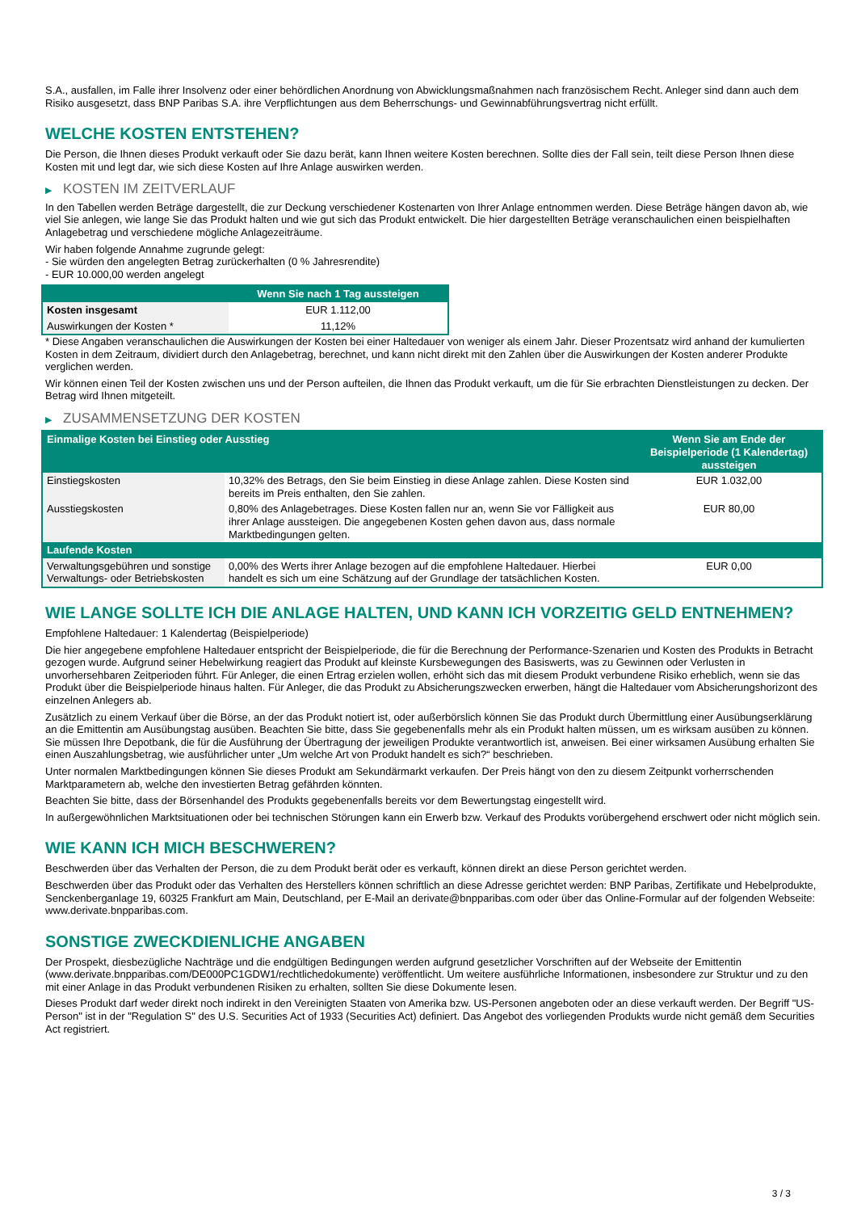S.A., ausfallen, im Falle ihrer Insolvenz oder einer behördlichen Anordnung von Abwicklungsmaßnahmen nach französischem Recht. Anleger sind dann auch dem Risiko ausgesetzt, dass BNP Paribas S.A. ihre Verpflichtungen aus dem Beherrschungs- und Gewinnabführungsvertrag nicht erfüllt.
WELCHE KOSTEN ENTSTEHEN?
Die Person, die Ihnen dieses Produkt verkauft oder Sie dazu berät, kann Ihnen weitere Kosten berechnen. Sollte dies der Fall sein, teilt diese Person Ihnen diese Kosten mit und legt dar, wie sich diese Kosten auf Ihre Anlage auswirken werden.
▶ KOSTEN IM ZEITVERLAUF
In den Tabellen werden Beträge dargestellt, die zur Deckung verschiedener Kostenarten von Ihrer Anlage entnommen werden. Diese Beträge hängen davon ab, wie viel Sie anlegen, wie lange Sie das Produkt halten und wie gut sich das Produkt entwickelt. Die hier dargestellten Beträge veranschaulichen einen beispielhaften Anlagebetrag und verschiedene mögliche Anlagezeiträume.
Wir haben folgende Annahme zugrunde gelegt:
- Sie würden den angelegten Betrag zurückerhalten (0 % Jahresrendite)
- EUR 10.000,00 werden angelegt
| | Wenn Sie nach 1 Tag aussteigen |
| --- | --- |
| Kosten insgesamt | EUR 1.112,00 |
| Auswirkungen der Kosten * | 11,12% |
* Diese Angaben veranschaulichen die Auswirkungen der Kosten bei einer Haltedauer von weniger als einem Jahr. Dieser Prozentsatz wird anhand der kumulierten Kosten in dem Zeitraum, dividiert durch den Anlagebetrag, berechnet, und kann nicht direkt mit den Zahlen über die Auswirkungen der Kosten anderer Produkte verglichen werden.
Wir können einen Teil der Kosten zwischen uns und der Person aufteilen, die Ihnen das Produkt verkauft, um die für Sie erbrachten Dienstleistungen zu decken. Der Betrag wird Ihnen mitgeteilt.
▶ ZUSAMMENSETZUNG DER KOSTEN
| Einmalige Kosten bei Einstieg oder Ausstieg | | Wenn Sie am Ende der Beispielperiode (1 Kalendertag) aussteigen |
| --- | --- | --- |
| Einstiegskosten | 10,32% des Betrags, den Sie beim Einstieg in diese Anlage zahlen. Diese Kosten sind bereits im Preis enthalten, den Sie zahlen. | EUR 1.032,00 |
| Ausstiegskosten | 0,80% des Anlagebetrages. Diese Kosten fallen nur an, wenn Sie vor Fälligkeit aus ihrer Anlage aussteigen. Die angegebenen Kosten gehen davon aus, dass normale Marktbedingungen gelten. | EUR 80,00 |
| Laufende Kosten | | |
| Verwaltungsgebühren und sonstige Verwaltungs- oder Betriebskosten | 0,00% des Werts ihrer Anlage bezogen auf die empfohlene Haltedauer. Hierbei handelt es sich um eine Schätzung auf der Grundlage der tatsächlichen Kosten. | EUR 0,00 |
WIE LANGE SOLLTE ICH DIE ANLAGE HALTEN, UND KANN ICH VORZEITIG GELD ENTNEHMEN?
Empfohlene Haltedauer: 1 Kalendertag (Beispielperiode)
Die hier angegebene empfohlene Haltedauer entspricht der Beispielperiode, die für die Berechnung der Performance-Szenarien und Kosten des Produkts in Betracht gezogen wurde. Aufgrund seiner Hebelwirkung reagiert das Produkt auf kleinste Kursbewegungen des Basiswerts, was zu Gewinnen oder Verlusten in unvorhersehbaren Zeitperioden führt. Für Anleger, die einen Ertrag erzielen wollen, erhöht sich das mit diesem Produkt verbundene Risiko erheblich, wenn sie das Produkt über die Beispielperiode hinaus halten. Für Anleger, die das Produkt zu Absicherungszwecken erwerben, hängt die Haltedauer vom Absicherungshorizont des einzelnen Anlegers ab.
Zusätzlich zu einem Verkauf über die Börse, an der das Produkt notiert ist, oder außerbörslich können Sie das Produkt durch Übermittlung einer Ausübungserklärung an die Emittentin am Ausübungstag ausüben. Beachten Sie bitte, dass Sie gegebenenfalls mehr als ein Produkt halten müssen, um es wirksam ausüben zu können. Sie müssen Ihre Depotbank, die für die Ausführung der Übertragung der jeweiligen Produkte verantwortlich ist, anweisen. Bei einer wirksamen Ausübung erhalten Sie einen Auszahlungsbetrag, wie ausführlicher unter „Um welche Art von Produkt handelt es sich?“ beschrieben.
Unter normalen Marktbedingungen können Sie dieses Produkt am Sekundärmarkt verkaufen. Der Preis hängt von den zu diesem Zeitpunkt vorherrschenden Marktparametern ab, welche den investierten Betrag gefährden könnten.
Beachten Sie bitte, dass der Börsenhandel des Produkts gegebenenfalls bereits vor dem Bewertungstag eingestellt wird.
In außergewöhnlichen Marktsituationen oder bei technischen Störungen kann ein Erwerb bzw. Verkauf des Produkts vorübergehend erschwert oder nicht möglich sein.
WIE KANN ICH MICH BESCHWEREN?
Beschwerden über das Verhalten der Person, die zu dem Produkt berät oder es verkauft, können direkt an diese Person gerichtet werden.
Beschwerden über das Produkt oder das Verhalten des Herstellers können schriftlich an diese Adresse gerichtet werden: BNP Paribas, Zertifikate und Hebelprodukte, Senckenberganlage 19, 60325 Frankfurt am Main, Deutschland, per E-Mail an derivate@bnpparibas.com oder über das Online-Formular auf der folgenden Webseite: www.derivate.bnpparibas.com.
SONSTIGE ZWECKDIENLICHE ANGABEN
Der Prospekt, diesbezügliche Nachträge und die endgültigen Bedingungen werden aufgrund gesetzlicher Vorschriften auf der Webseite der Emittentin (www.derivate.bnpparibas.com/DE000PC1GDW1/rechtlichedokumente) veröffentlicht. Um weitere ausführliche Informationen, insbesondere zur Struktur und zu den mit einer Anlage in das Produkt verbundenen Risiken zu erhalten, sollten Sie diese Dokumente lesen.
Dieses Produkt darf weder direkt noch indirekt in den Vereinigten Staaten von Amerika bzw. US-Personen angeboten oder an diese verkauft werden. Der Begriff "US-Person" ist in der "Regulation S" des U.S. Securities Act of 1933 (Securities Act) definiert. Das Angebot des vorliegenden Produkts wurde nicht gemäß dem Securities Act registriert.
3 / 3